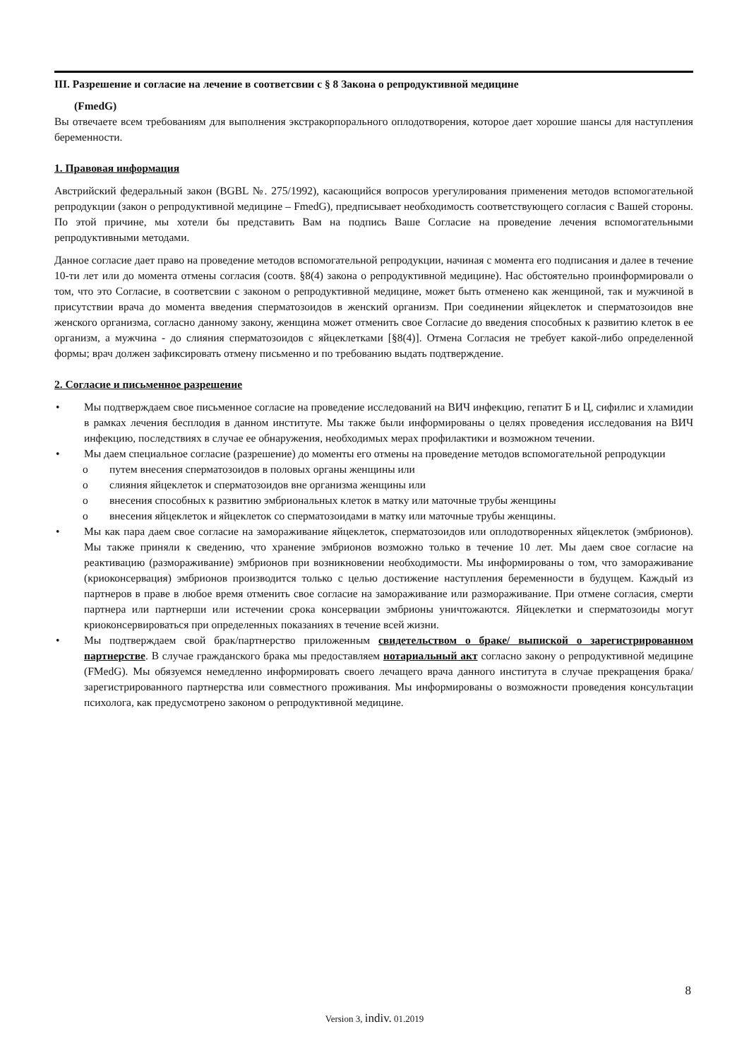III. Разрешение и согласие на лечение в соответсвии с § 8 Закона о репродуктивной медицине
(FmedG)
Вы отвечаете всем требованиям для выполнения экстракорпорального оплодотворения, которое дает хорошие шансы для наступления беременности.
1. Правовая информация
Австрийский федеральный закон (BGBL №. 275/1992), касающийся вопросов урегулирования применения методов вспомогательной репродукции (закон о репродуктивной медицине – FmedG), предписывает необходимость соответствующего согласия с Вашей стороны. По этой причине, мы хотели бы представить Вам на подпись Ваше Согласие на проведение лечения вспомогательными репродуктивными методами.
Данное согласие дает право на проведение методов вспомогательной репродукции, начиная с момента его подписания и далее в течение 10-ти лет или до момента отмены согласия (соотв. §8(4) закона о репродуктивной медицине). Нас обстоятельно проинформировали о том, что это Согласие, в соответсвии с законом о репродуктивной медицине, может быть отменено как женщиной, так и мужчиной в присутствии врача до момента введения сперматозоидов в женский организм. При соединении яйцеклеток и сперматозоидов вне женского организма, согласно данному закону, женщина может отменить свое Согласие до введения способных к развитию клеток в ее организм, а мужчина - до слияния сперматозоидов с яйцеклетками [§8(4)]. Отмена Согласия не требует какой-либо определенной формы; врач должен зафиксировать отмену письменно и по требованию выдать подтверждение.
2. Согласие и письменное разрешение
• Мы подтверждаем свое письменное согласие на проведение исследований на ВИЧ инфекцию, гепатит Б и Ц, сифилис и хламидии в рамках лечения бесплодия в данном институте. Мы также были информированы о целях проведения исследования на ВИЧ инфекцию, последствиях в случае ее обнаружения, необходимых мерах профилактики и возможном течении.
• Мы даем специальное согласие (разрешение) до моменты его отмены на проведение методов вспомогательной репродукции
o путем внесения сперматозоидов в половых органы женщины или
o слияния яйцеклеток и сперматозоидов вне организма женщины или
o внесения способных к развитию эмбриональных клеток в матку или маточные трубы женщины
o внесения яйцеклеток и яйцеклеток со сперматозоидами в матку или маточные трубы женщины.
• Мы как пара даем свое согласие на замораживание яйцеклеток, сперматозоидов или оплодотворенных яйцеклеток (эмбрионов). Мы также приняли к сведению, что хранение эмбрионов возможно только в течение 10 лет. Мы даем свое согласие на реактивацию (размораживание) эмбрионов при возникновении необходимости. Мы информированы о том, что замораживание (криоконсервация) эмбрионов производится только с целью достижение наступления беременности в будущем. Каждый из партнеров в праве в любое время отменить свое согласие на замораживание или размораживание. При отмене согласия, смерти партнера или партнерши или истечении срока консервации эмбрионы уничтожаются. Яйцеклетки и сперматозоиды могут криоконсервироваться при определенных показаниях в течение всей жизни.
• Мы подтверждаем свой брак/партнерство приложенным свидетельством о браке/ выпиской о зарегистрированном партнерстве. В случае гражданского брака мы предоставляем нотариальный акт согласно закону о репродуктивной медицине (FMedG). Мы обязуемся немедленно информировать своего лечащего врача данного института в случае прекращения брака/зарегистрированного партнерства или совместного проживания. Мы информированы о возможности проведения консультации психолога, как предусмотрено законом о репродуктивной медицине.
8
Version 3, indiv. 01.2019